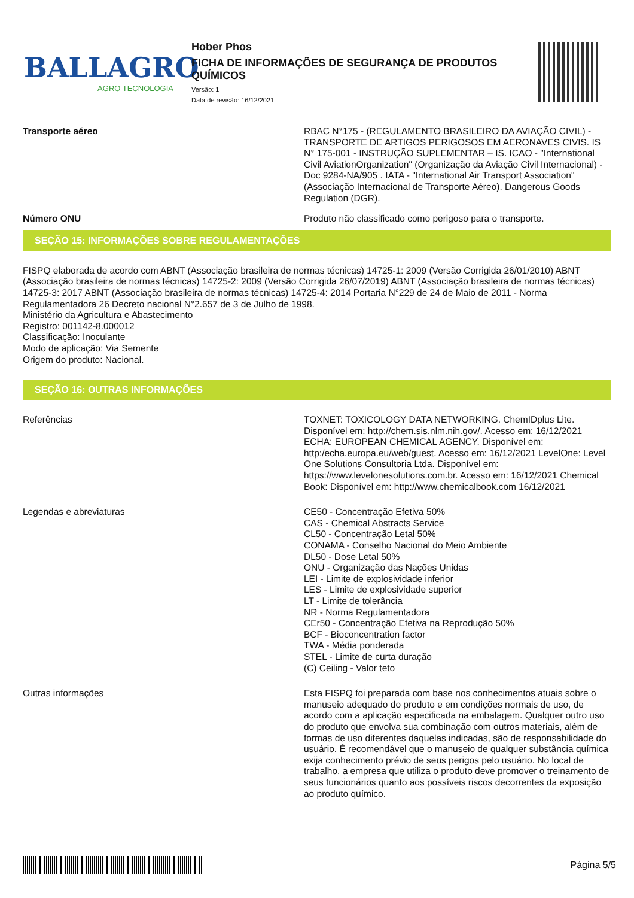BALLAGRO
AGRO TECNOLOGIA
Hober Phos
FICHA DE INFORMAÇÕES DE SEGURANÇA DE PRODUTOS QUÍMICOS
Versão: 1
Data de revisão: 16/12/2021
Transporte aéreo RBAC N°175 - (REGULAMENTO BRASILEIRO DA AVIAÇÃO CIVIL) - TRANSPORTE DE ARTIGOS PERIGOSOS EM AERONAVES CIVIS. IS N° 175-001 - INSTRUÇÃO SUPLEMENTAR – IS. ICAO - "International Civil AviationOrganization" (Organização da Aviação Civil Internacional) - Doc 9284-NA/905 . IATA - "International Air Transport Association" (Associação Internacional de Transporte Aéreo). Dangerous Goods Regulation (DGR).
Número ONU Produto não classificado como perigoso para o transporte.
SEÇÃO 15: INFORMAÇÕES SOBRE REGULAMENTAÇÕES
FISPQ elaborada de acordo com ABNT (Associação brasileira de normas técnicas) 14725-1: 2009 (Versão Corrigida 26/01/2010) ABNT (Associação brasileira de normas técnicas) 14725-2: 2009 (Versão Corrigida 26/07/2019) ABNT (Associação brasileira de normas técnicas) 14725-3: 2017 ABNT (Associação brasileira de normas técnicas) 14725-4: 2014 Portaria N°229 de 24 de Maio de 2011 - Norma Regulamentadora 26 Decreto nacional N°2.657 de 3 de Julho de 1998.
Ministério da Agricultura e Abastecimento
Registro: 001142-8.000012
Classificação: Inoculante
Modo de aplicação: Via Semente
Origem do produto: Nacional.
SEÇÃO 16: OUTRAS INFORMAÇÕES
Referências TOXNET: TOXICOLOGY DATA NETWORKING. ChemIDplus Lite. Disponível em: http://chem.sis.nlm.nih.gov/. Acesso em: 16/12/2021 ECHA: EUROPEAN CHEMICAL AGENCY. Disponível em: http:/echa.europa.eu/web/guest. Acesso em: 16/12/2021 LevelOne: Level One Solutions Consultoria Ltda. Disponível em: https://www.levelonesolutions.com.br. Acesso em: 16/12/2021 Chemical Book: Disponível em: http://www.chemicalbook.com 16/12/2021
Legendas e abreviaturas CE50 - Concentração Efetiva 50%
CAS - Chemical Abstracts Service
CL50 - Concentração Letal 50%
CONAMA - Conselho Nacional do Meio Ambiente
DL50 - Dose Letal 50%
ONU - Organização das Nações Unidas
LEI - Limite de explosividade inferior
LES - Limite de explosividade superior
LT - Limite de tolerância
NR - Norma Regulamentadora
CEr50 - Concentração Efetiva na Reprodução 50%
BCF - Bioconcentration factor
TWA - Média ponderada
STEL - Limite de curta duração
(C) Ceiling - Valor teto
Outras informações Esta FISPQ foi preparada com base nos conhecimentos atuais sobre o manuseio adequado do produto e em condições normais de uso, de acordo com a aplicação especificada na embalagem. Qualquer outro uso do produto que envolva sua combinação com outros materiais, além de formas de uso diferentes daquelas indicadas, são de responsabilidade do usuário. É recomendável que o manuseio de qualquer substância química exija conhecimento prévio de seus perigos pelo usuário. No local de trabalho, a empresa que utiliza o produto deve promover o treinamento de seus funcionários quanto aos possíveis riscos decorrentes da exposição ao produto químico.
Página 5/5